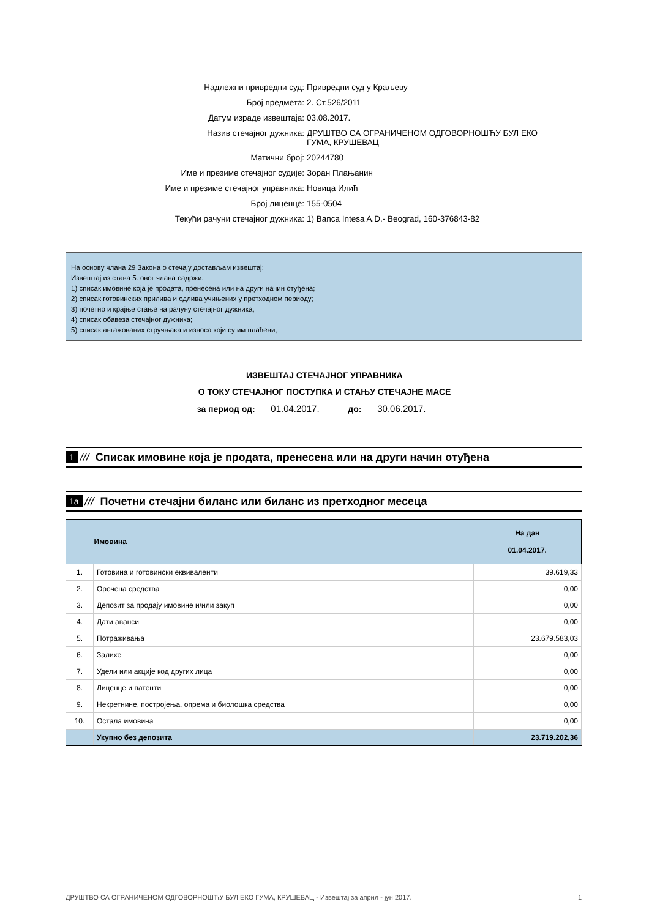Надлежни привредни суд: Привредни суд у Краљеву
Број предмета: 2. Ст.526/2011
Датум израде извештаја: 03.08.2017.
Назив стечајног дужника: ДРУШТВО СА ОГРАНИЧЕНОМ ОДГОВОРНОШЋУ БУЛ ЕКО ГУМА, КРУШЕВАЦ
Матични број: 20244780
Име и презиме стечајног судије: Зоран Плањанин
Име и презиме стечајног управника: Новица Илић
Број лиценце: 155-0504
Текући рачуни стечајног дужника: 1) Banca Intesa A.D.- Beograd, 160-376843-82
На основу члана 29 Закона о стечају достављам извештај:
Извештај из става 5. овог члана садржи:
1) списак имовине која је продата, пренесена или на други начин отуђена;
2) списак готовинских прилива и одлива учињених у претходном периоду;
3) почетно и крајње стање на рачуну стечајног дужника;
4) списак обавеза стечајног дужника;
5) списак ангажованих стручњака и износа који су им плаћени;
ИЗВЕШТАЈ СТЕЧАЈНОГ УПРАВНИКА
О ТОКУ СТЕЧАЈНОГ ПОСТУПКА И СТАЊУ СТЕЧАЈНЕ МАСЕ
за период од: 01.04.2017. до: 30.06.2017.
1 /// Списак имовине која је продата, пренесена или на други начин отуђена
1а /// Почетни стечајни биланс или биланс из претходног месеца
| | Имовина | На дан 01.04.2017. |
| --- | --- | --- |
| 1. | Готовина и готовински еквиваленти | 39.619,33 |
| 2. | Орочена средства | 0,00 |
| 3. | Депозит за продају имовине и/или закуп | 0,00 |
| 4. | Дати аванси | 0,00 |
| 5. | Потраживања | 23.679.583,03 |
| 6. | Залихе | 0,00 |
| 7. | Удели или акције код других лица | 0,00 |
| 8. | Лиценце и патенти | 0,00 |
| 9. | Некретнине, постројења, опрема и биолошка средства | 0,00 |
| 10. | Остала имовина | 0,00 |
| | Укупно без депозита | 23.719.202,36 |
ДРУШТВО СА ОГРАНИЧЕНОМ ОДГОВОРНОШЋУ БУЛ ЕКО ГУМА, КРУШЕВАЦ - Извештај за април - јун 2017. 1